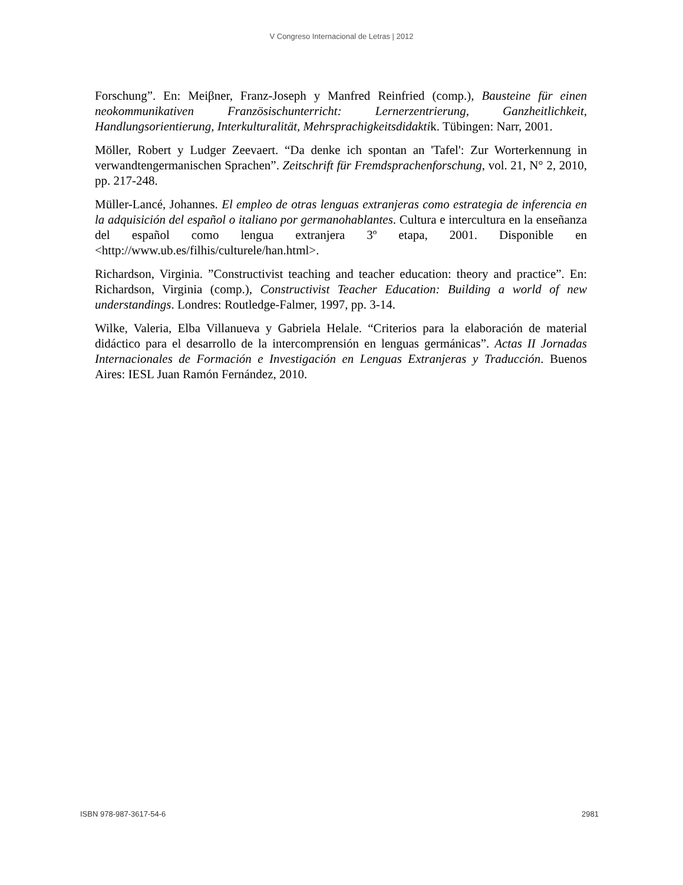V Congreso Internacional de Letras | 2012
Forschung”. En: Meiβner, Franz-Joseph y Manfred Reinfried (comp.), Bausteine für einen neokommunikativen Französischunterricht: Lernerzentrierung, Ganzheitlichkeit, Handlungsorientierung, Interkulturalität, Mehrsprachigkeitsdidaktik. Tübingen: Narr, 2001.
Möller, Robert y Ludger Zeevaert. “Da denke ich spontan an 'Tafel': Zur Worterkennung in verwandtengermanischen Sprachen”. Zeitschrift für Fremdsprachenforschung, vol. 21, N° 2, 2010, pp. 217-248.
Müller-Lancé, Johannes. El empleo de otras lenguas extranjeras como estrategia de inferencia en la adquisición del español o italiano por germanohablantes. Cultura e intercultura en la enseñanza del español como lengua extranjera 3º etapa, 2001. Disponible en <http://www.ub.es/filhis/culturele/han.html>.
Richardson, Virginia. ”Constructivist teaching and teacher education: theory and practice”. En: Richardson, Virginia (comp.), Constructivist Teacher Education: Building a world of new understandings. Londres: Routledge-Falmer, 1997, pp. 3-14.
Wilke, Valeria, Elba Villanueva y Gabriela Helale. “Criterios para la elaboración de material didáctico para el desarrollo de la intercomprensión en lenguas germánicas”. Actas II Jornadas Internacionales de Formación e Investigación en Lenguas Extranjeras y Traducción. Buenos Aires: IESL Juan Ramón Fernández, 2010.
ISBN 978-987-3617-54-6 2981